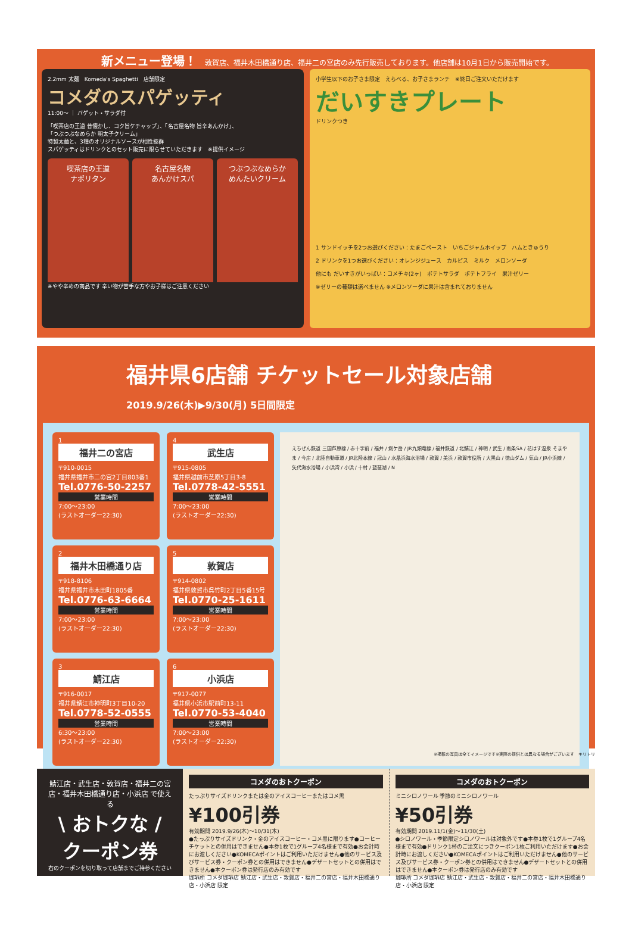新メニュー登場！ 敦賀店、福井木田橋通り店、福井二の宮店のみ先行販売しております。他店舗は10月1日から販売開始です。
2.2mm 太麺　Komeda's Spaghetti　店舗限定
コメダのスパゲッティ
11:00〜 ｜ バゲット・サラダ付
「喫茶店の王道 昔懐かし、コク旨ケチャップ」、「名古屋名物 旨辛あんかけ」、
「つぶつぶなめらか 明太子クリーム」
特製太麺と、3種のオリジナルソースが相性抜群
スパゲッティはドリンクとのセット販売に限らせていただきます　※提供イメージ
喫茶店の王道
ナポリタン
名古屋名物
あんかけスパ
つぶつぶなめらか
めんたいクリーム
※やや辛めの商品です 辛い物が苦手な方やお子様はご注意ください
小学生以下のお子さま限定　えらべる、お子さまランチ　※終日ご注文いただけます
だいすきプレート
ドリンクつき
1 サンドイッチを2つお選びください：たまごペースト　いちごジャムホイップ　ハムときゅうり
2 ドリンクを1つお選びください：オレンジジュース　カルピス　ミルク　メロンソーダ
他にも だいすきがいっぱい：コメチキ(2ヶ)　ポテトサラダ　ポテトフライ　果汁ゼリー
※ゼリーの種類は選べません ※メロンソーダに果汁は含まれておりません
福井県6店舗 チケットセール対象店舗 2019.9/26(木)▶9/30(月) 5日間限定
1
福井二の宮店
〒910-0015
福井県福井市二の宮2丁目803番1
Tel.0776-50-2257
営業時間
7:00〜23:00
(ラストオーダー22:30)
4
武生店
〒915-0805
福井県越前市芝原5丁目3-8
Tel.0778-42-5551
営業時間
7:00〜23:00
(ラストオーダー22:30)
2
福井木田橋通り店
〒918-8106
福井県福井市木田町1805番
Tel.0776-63-6664
営業時間
7:00〜23:00
(ラストオーダー22:30)
5
敦賀店
〒914-0802
福井県敦賀市呉竹町2丁目5番15号
Tel.0770-25-1611
営業時間
7:00〜23:00
(ラストオーダー22:30)
3
鯖江店
〒916-0017
福井県鯖江市神明町3丁目10-20
Tel.0778-52-0555
営業時間
6:30〜23:00
(ラストオーダー22:30)
6
小浜店
〒917-0077
福井県小浜市駅前町13-11
Tel.0770-53-4040
営業時間
7:00〜23:00
(ラストオーダー22:30)
えちぜん鉄道 三国芦原線 / 赤十字前 / 福井 / 剣ケ岳 / JR九頭竜線 / 福井鉄道 / 北鯖江 / 神明 / 武生 / 南条SA / 花はす温泉 そまやま / 今庄 / 北陸自動車道 / JR北陸本線 / 冠山 / 水晶浜海水浴場 / 敦賀 / 美浜 / 敦賀市役所 / 大黒山 / 徳山ダム / 気山 / JR小浜線 / 矢代海水浴場 / 小浜湾 / 小浜 / 十村 / 琵琶湖 / N
※掲載の写真は全てイメージです※実際の提供とは異なる場合がございます　キリトリ
鯖江店・武生店・敦賀店・福井二の宮店・福井木田橋通り店・小浜店 で使える
\ おトクな /
クーポン券
右のクーポンを切り取って店舗までご持参ください
コメダのおトクーポン
たっぷりサイズドリンクまたは金のアイスコーヒーまたはコメ黒
¥100引券
有効期間 2019.9/26(木)〜10/31(木)
●たっぷりサイズドリンク・金のアイスコーヒー・コメ黒に限ります●コーヒーチケットとの併用はできません●本券1枚で1グループ4名様まで有効●お会計時にお渡しください●KOMECAポイントはご利用いただけません●他のサービス及びサービス券・クーポン券との併用はできません●デザートセットとの併用はできません●本クーポン券は発行店のみ有効です
珈琲所 コメダ珈琲店 鯖江店・武生店・敦賀店・福井二の宮店・福井木田橋通り店・小浜店 限定
コメダのおトクーポン
ミニシロノワール 季節のミニシロノワール
¥50引券
有効期間 2019.11/1(金)〜11/30(土)
●シロノワール・季節限定シロノワールは対象外です●本券1枚で1グループ4名様まで有効●ドリンク1杯のご注文につきクーポン1枚ご利用いただけます●お会計時にお渡しください●KOMECAポイントはご利用いただけません●他のサービス及びサービス券・クーポン券との併用はできません●デザートセットとの併用はできません●本クーポン券は発行店のみ有効です
珈琲所 コメダ珈琲店 鯖江店・武生店・敦賀店・福井二の宮店・福井木田橋通り店・小浜店 限定